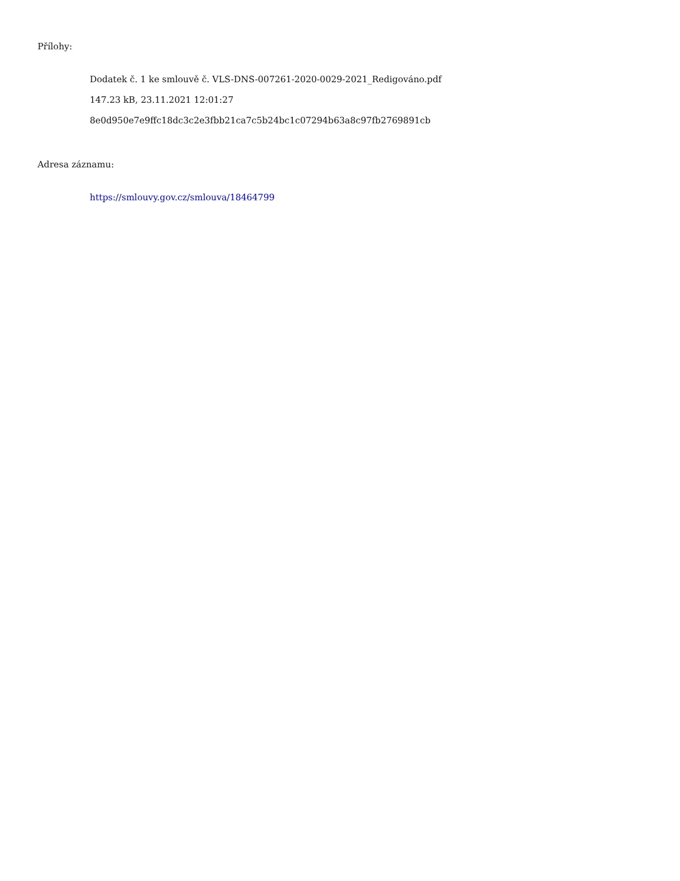Přílohy:
Dodatek č. 1 ke smlouvě č. VLS-DNS-007261-2020-0029-2021_Redigováno.pdf
147.23 kB, 23.11.2021 12:01:27
8e0d950e7e9ffc18dc3c2e3fbb21ca7c5b24bc1c07294b63a8c97fb2769891cb
Adresa záznamu:
https://smlouvy.gov.cz/smlouva/18464799